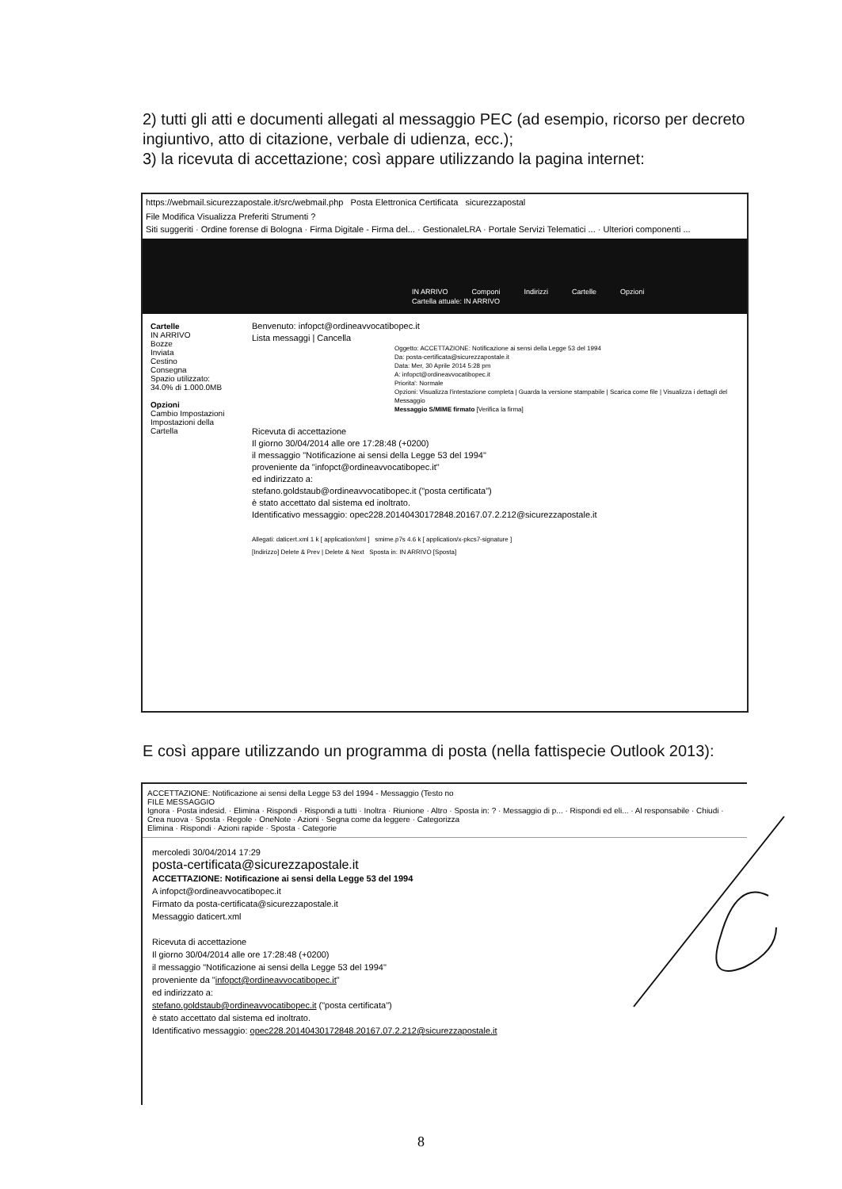2) tutti gli atti e documenti allegati al messaggio PEC (ad esempio, ricorso per decreto ingiuntivo, atto di citazione, verbale di udienza, ecc.);
3) la ricevuta di accettazione; così appare utilizzando la pagina internet:
https://webmail.sicurezzapostale.it/src/webmail.php Posta Elettronica Certificata sicurezzapostal
File Modifica Visualizza Preferiti Strumenti ?
Siti suggeriti · Ordine forense di Bologna · Firma Digitale - Firma del... · GestionaleLRA · Portale Servizi Telematici ... · Ulteriori componenti ...
IN ARRIVO Componi Indirizzi Cartelle Opzioni
Cartella attuale: IN ARRIVO
Cartelle
IN ARRIVO
Bozze
Inviata
Cestino
Consegna
Spazio utilizzato:
34.0% di 1.000.0MB
Opzioni
Cambio Impostazioni
Impostazioni della Cartella
Benvenuto: infopct@ordineavvocatibopec.it
Lista messaggi | Cancella
Oggetto: ACCETTAZIONE: Notificazione ai sensi della Legge 53 del 1994
Da: posta-certificata@sicurezzapostale.it
Data: Mer, 30 Aprile 2014 5:28 pm
A: infopct@ordineavvocatibopec.it
Priorita': Normale
Opzioni: Visualizza l'intestazione completa | Guarda la versione stampabile | Scarica come file | Visualizza i dettagli del Messaggio
Messaggio S/MIME firmato [Verifica la firma]
Ricevuta di accettazione
Il giorno 30/04/2014 alle ore 17:28:48 (+0200)
il messaggio "Notificazione ai sensi della Legge 53 del 1994"
proveniente da "infopct@ordineavvocatibopec.it"
ed indirizzato a:
stefano.goldstaub@ordineavvocatibopec.it ("posta certificata")
è stato accettato dal sistema ed inoltrato.
Identificativo messaggio: opec228.20140430172848.20167.07.2.212@sicurezzapostale.it
Allegati: daticert.xml 1 k [ application/xml ] smime.p7s 4.6 k [ application/x-pkcs7-signature ]
[Indirizzo] Delete & Prev | Delete & Next Sposta in: IN ARRIVO [Sposta]
E così appare utilizzando un programma di posta (nella fattispecie Outlook 2013):
ACCETTAZIONE: Notificazione ai sensi della Legge 53 del 1994 - Messaggio (Testo no
FILE MESSAGGIO
Ignora · Posta indesid. · Elimina · Rispondi · Rispondi a tutti · Inoltra · Riunione · Altro · Sposta in: ? · Messaggio di p... · Rispondi ed eli... · Al responsabile · Chiudi · Crea nuova · Sposta · Regole · OneNote · Azioni · Segna come da leggere · Categorizza
Elimina · Rispondi · Azioni rapide · Sposta · Categorie
mercoledì 30/04/2014 17:29
posta-certificata@sicurezzapostale.it
ACCETTAZIONE: Notificazione ai sensi della Legge 53 del 1994
A infopct@ordineavvocatibopec.it
Firmato da posta-certificata@sicurezzapostale.it
Messaggio daticert.xml
Ricevuta di accettazione
Il giorno 30/04/2014 alle ore 17:28:48 (+0200)
il messaggio "Notificazione ai sensi della Legge 53 del 1994"
proveniente da "infopct@ordineavvocatibopec.it"
ed indirizzato a:
stefano.goldstaub@ordineavvocatibopec.it ("posta certificata")
è stato accettato dal sistema ed inoltrato.
Identificativo messaggio: opec228.20140430172848.20167.07.2.212@sicurezzapostale.it
8